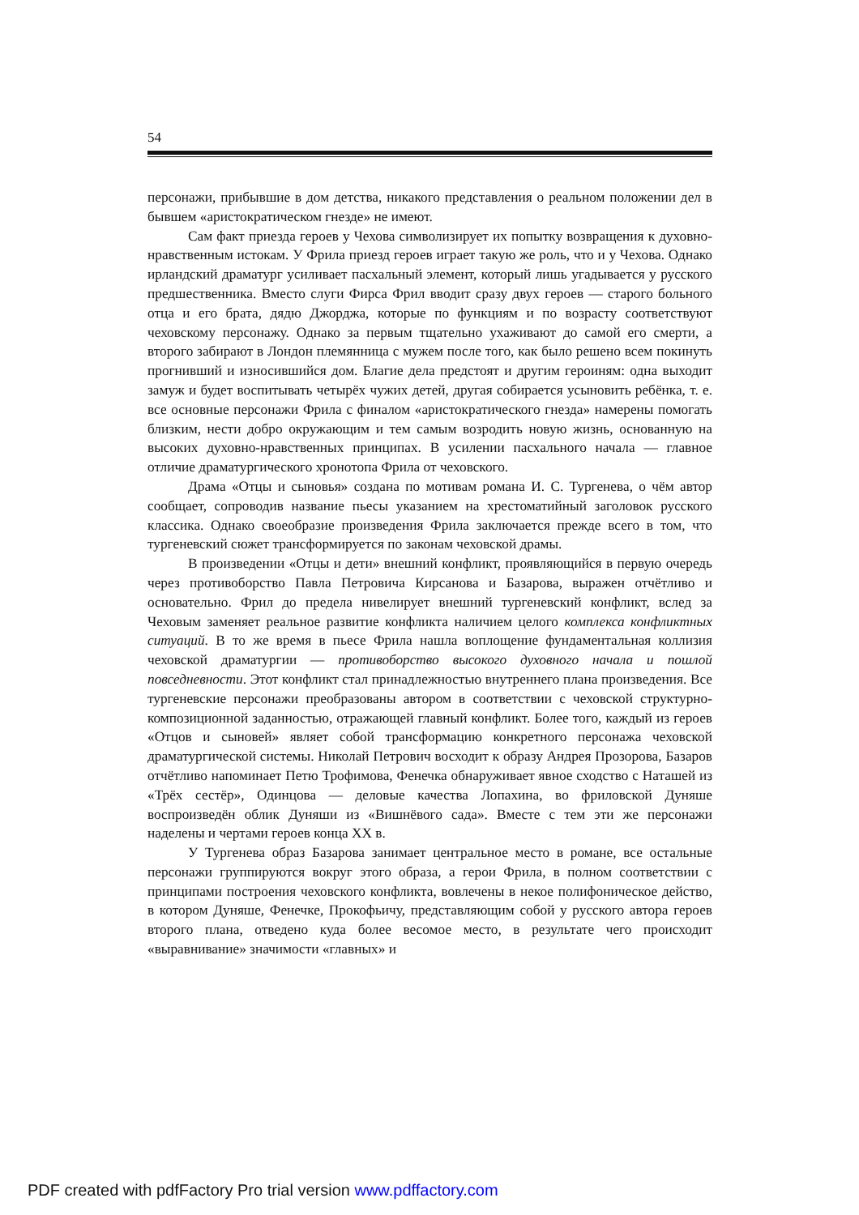54
персонажи, прибывшие в дом детства, никакого представления о реальном положении дел в бывшем «аристократическом гнезде» не имеют.
Сам факт приезда героев у Чехова символизирует их попытку возвращения к духовно-нравственным истокам. У Фрила приезд героев играет такую же роль, что и у Чехова. Однако ирландский драматург усиливает пасхальный элемент, который лишь угадывается у русского предшественника. Вместо слуги Фирса Фрил вводит сразу двух героев — старого больного отца и его брата, дядю Джорджа, которые по функциям и по возрасту соответствуют чеховскому персонажу. Однако за первым тщательно ухаживают до самой его смерти, а второго забирают в Лондон племянница с мужем после того, как было решено всем покинуть прогнивший и износившийся дом. Благие дела предстоят и другим героиням: одна выходит замуж и будет воспитывать четырёх чужих детей, другая собирается усыновить ребёнка, т. е. все основные персонажи Фрила с финалом «аристократического гнезда» намерены помогать близким, нести добро окружающим и тем самым возродить новую жизнь, основанную на высоких духовно-нравственных принципах. В усилении пасхального начала — главное отличие драматургического хронотопа Фрила от чеховского.
Драма «Отцы и сыновья» создана по мотивам романа И. С. Тургенева, о чём автор сообщает, сопроводив название пьесы указанием на хрестоматийный заголовок русского классика. Однако своеобразие произведения Фрила заключается прежде всего в том, что тургеневский сюжет трансформируется по законам чеховской драмы.
В произведении «Отцы и дети» внешний конфликт, проявляющийся в первую очередь через противоборство Павла Петровича Кирсанова и Базарова, выражен отчётливо и основательно. Фрил до предела нивелирует внешний тургеневский конфликт, вслед за Чеховым заменяет реальное развитие конфликта наличием целого комплекса конфликтных ситуаций. В то же время в пьесе Фрила нашла воплощение фундаментальная коллизия чеховской драматургии — противоборство высокого духовного начала и пошлой повседневности. Этот конфликт стал принадлежностью внутреннего плана произведения. Все тургеневские персонажи преобразованы автором в соответствии с чеховской структурно-композиционной заданностью, отражающей главный конфликт. Более того, каждый из героев «Отцов и сыновей» являет собой трансформацию конкретного персонажа чеховской драматургической системы. Николай Петрович восходит к образу Андрея Прозорова, Базаров отчётливо напоминает Петю Трофимова, Фенечка обнаруживает явное сходство с Наташей из «Трёх сестёр», Одинцова — деловые качества Лопахина, во фриловской Дуняше воспроизведён облик Дуняши из «Вишнёвого сада». Вместе с тем эти же персонажи наделены и чертами героев конца XX в.
У Тургенева образ Базарова занимает центральное место в романе, все остальные персонажи группируются вокруг этого образа, а герои Фрила, в полном соответствии с принципами построения чеховского конфликта, вовлечены в некое полифоническое действо, в котором Дуняше, Фенечке, Прокофьичу, представляющим собой у русского автора героев второго плана, отведено куда более весомое место, в результате чего происходит «выравнивание» значимости «главных» и
PDF created with pdfFactory Pro trial version www.pdffactory.com